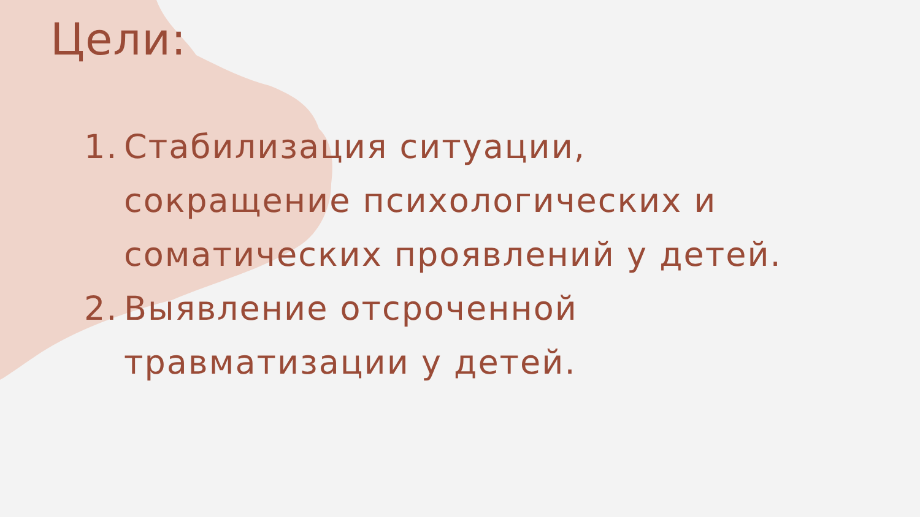Цели:
1. Стабилизация ситуации, сокращение психологических и соматических проявлений у детей.
2. Выявление отсроченной травматизации у детей.